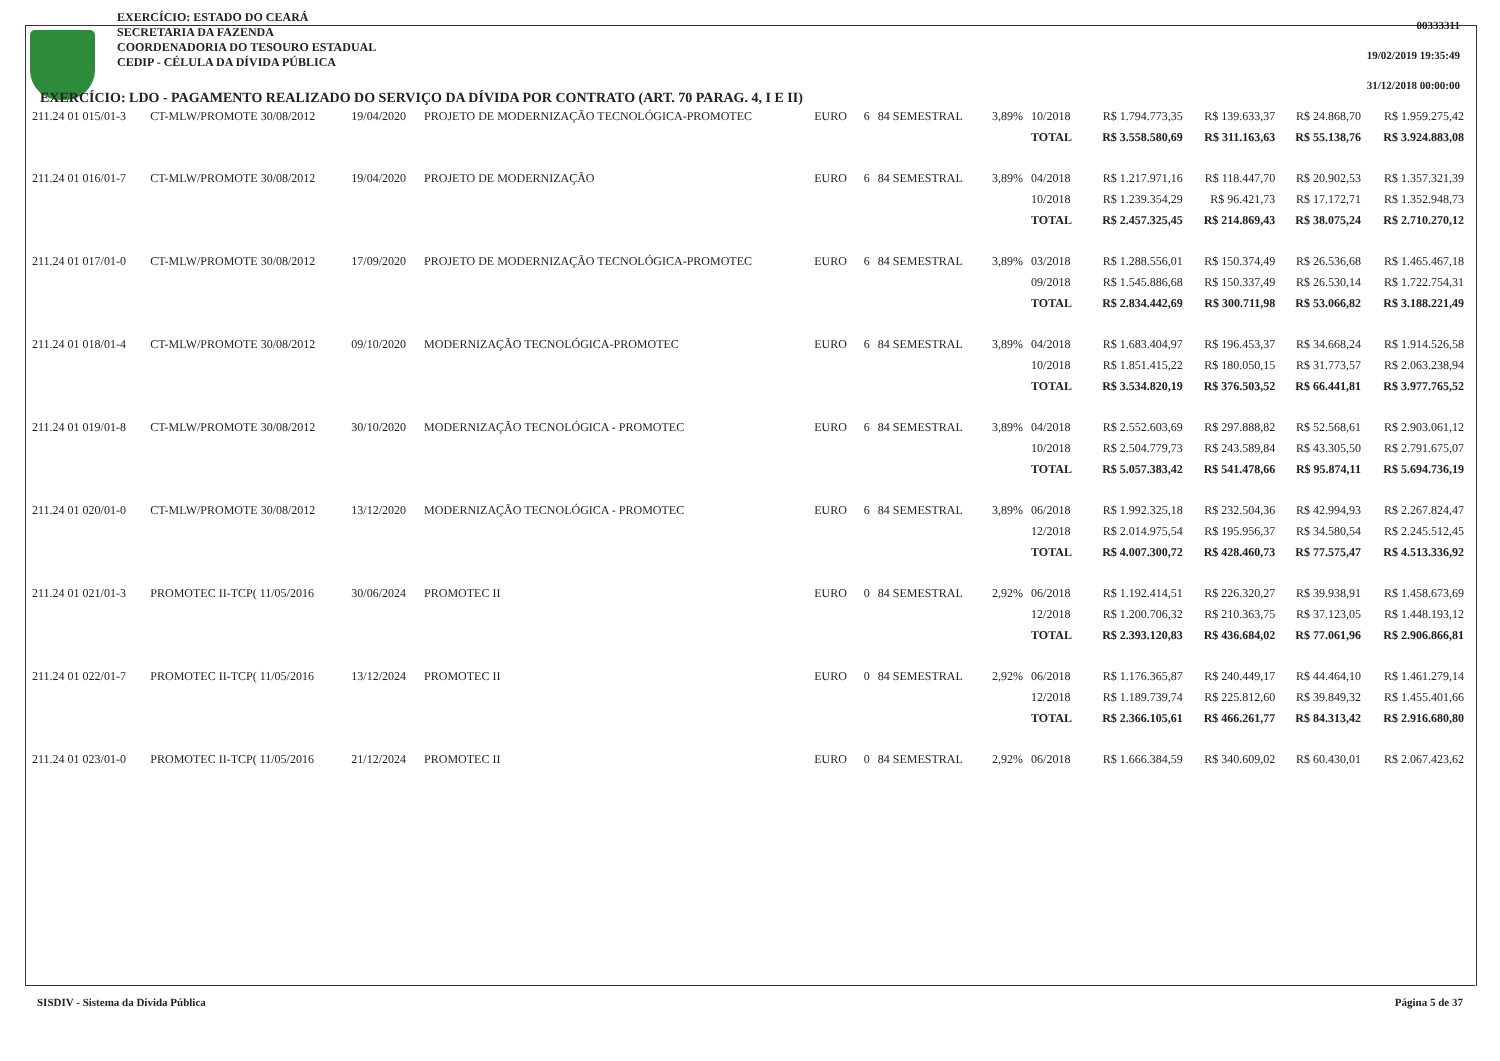EXERCÍCIO: ESTADO DO CEARÁ
SECRETARIA DA FAZENDA
COORDENADORIA DO TESOURO ESTADUAL
CEDIP - CÉLULA DA DÍVIDA PÚBLICA
00333311
19/02/2019 19:35:49
31/12/2018 00:00:00
EXERCÍCIO: LDO - PAGAMENTO REALIZADO DO SERVIÇO DA DÍVIDA POR CONTRATO (ART. 70 PARAG. 4, I E II)
| 211.24 01 015/01-3 | CT-MLW/PROMOTE 30/08/2012 | 19/04/2020 | PROJETO DE MODERNIZAÇÃO TECNOLÓGICA-PROMOTEC | EURO | 6 | 84 SEMESTRAL | 3,89% | 10/2018 | R$ 1.794.773,35 | R$ 139.633,37 | R$ 24.868,70 | R$ 1.959.275,42 |
| | | | | | | | | TOTAL | R$ 3.558.580,69 | R$ 311.163,63 | R$ 55.138,76 | R$ 3.924.883,08 |
| 211.24 01 016/01-7 | CT-MLW/PROMOTE 30/08/2012 | 19/04/2020 | PROJETO DE MODERNIZAÇÃO | EURO | 6 | 84 SEMESTRAL | 3,89% | 04/2018 | R$ 1.217.971,16 | R$ 118.447,70 | R$ 20.902,53 | R$ 1.357.321,39 |
| | | | | | | | | 10/2018 | R$ 1.239.354,29 | R$ 96.421,73 | R$ 17.172,71 | R$ 1.352.948,73 |
| | | | | | | | | TOTAL | R$ 2.457.325,45 | R$ 214.869,43 | R$ 38.075,24 | R$ 2.710.270,12 |
| 211.24 01 017/01-0 | CT-MLW/PROMOTE 30/08/2012 | 17/09/2020 | PROJETO DE MODERNIZAÇÃO TECNOLÓGICA-PROMOTEC | EURO | 6 | 84 SEMESTRAL | 3,89% | 03/2018 | R$ 1.288.556,01 | R$ 150.374,49 | R$ 26.536,68 | R$ 1.465.467,18 |
| | | | | | | | | 09/2018 | R$ 1.545.886,68 | R$ 150.337,49 | R$ 26.530,14 | R$ 1.722.754,31 |
| | | | | | | | | TOTAL | R$ 2.834.442,69 | R$ 300.711,98 | R$ 53.066,82 | R$ 3.188.221,49 |
| 211.24 01 018/01-4 | CT-MLW/PROMOTE 30/08/2012 | 09/10/2020 | MODERNIZAÇÃO TECNOLÓGICA-PROMOTEC | EURO | 6 | 84 SEMESTRAL | 3,89% | 04/2018 | R$ 1.683.404,97 | R$ 196.453,37 | R$ 34.668,24 | R$ 1.914.526,58 |
| | | | | | | | | 10/2018 | R$ 1.851.415,22 | R$ 180.050,15 | R$ 31.773,57 | R$ 2.063.238,94 |
| | | | | | | | | TOTAL | R$ 3.534.820,19 | R$ 376.503,52 | R$ 66.441,81 | R$ 3.977.765,52 |
| 211.24 01 019/01-8 | CT-MLW/PROMOTE 30/08/2012 | 30/10/2020 | MODERNIZAÇÃO TECNOLÓGICA - PROMOTEC | EURO | 6 | 84 SEMESTRAL | 3,89% | 04/2018 | R$ 2.552.603,69 | R$ 297.888,82 | R$ 52.568,61 | R$ 2.903.061,12 |
| | | | | | | | | 10/2018 | R$ 2.504.779,73 | R$ 243.589,84 | R$ 43.305,50 | R$ 2.791.675,07 |
| | | | | | | | | TOTAL | R$ 5.057.383,42 | R$ 541.478,66 | R$ 95.874,11 | R$ 5.694.736,19 |
| 211.24 01 020/01-0 | CT-MLW/PROMOTE 30/08/2012 | 13/12/2020 | MODERNIZAÇÃO TECNOLÓGICA - PROMOTEC | EURO | 6 | 84 SEMESTRAL | 3,89% | 06/2018 | R$ 1.992.325,18 | R$ 232.504,36 | R$ 42.994,93 | R$ 2.267.824,47 |
| | | | | | | | | 12/2018 | R$ 2.014.975,54 | R$ 195.956,37 | R$ 34.580,54 | R$ 2.245.512,45 |
| | | | | | | | | TOTAL | R$ 4.007.300,72 | R$ 428.460,73 | R$ 77.575,47 | R$ 4.513.336,92 |
| 211.24 01 021/01-3 | PROMOTEC II-TCP( 11/05/2016 | 30/06/2024 | PROMOTEC II | EURO | 0 | 84 SEMESTRAL | 2,92% | 06/2018 | R$ 1.192.414,51 | R$ 226.320,27 | R$ 39.938,91 | R$ 1.458.673,69 |
| | | | | | | | | 12/2018 | R$ 1.200.706,32 | R$ 210.363,75 | R$ 37.123,05 | R$ 1.448.193,12 |
| | | | | | | | | TOTAL | R$ 2.393.120,83 | R$ 436.684,02 | R$ 77.061,96 | R$ 2.906.866,81 |
| 211.24 01 022/01-7 | PROMOTEC II-TCP( 11/05/2016 | 13/12/2024 | PROMOTEC II | EURO | 0 | 84 SEMESTRAL | 2,92% | 06/2018 | R$ 1.176.365,87 | R$ 240.449,17 | R$ 44.464,10 | R$ 1.461.279,14 |
| | | | | | | | | 12/2018 | R$ 1.189.739,74 | R$ 225.812,60 | R$ 39.849,32 | R$ 1.455.401,66 |
| | | | | | | | | TOTAL | R$ 2.366.105,61 | R$ 466.261,77 | R$ 84.313,42 | R$ 2.916.680,80 |
| 211.24 01 023/01-0 | PROMOTEC II-TCP( 11/05/2016 | 21/12/2024 | PROMOTEC II | EURO | 0 | 84 SEMESTRAL | 2,92% | 06/2018 | R$ 1.666.384,59 | R$ 340.609,02 | R$ 60.430,01 | R$ 2.067.423,62 |
SISDIV - Sistema da Dívida Pública Página 5 de 37